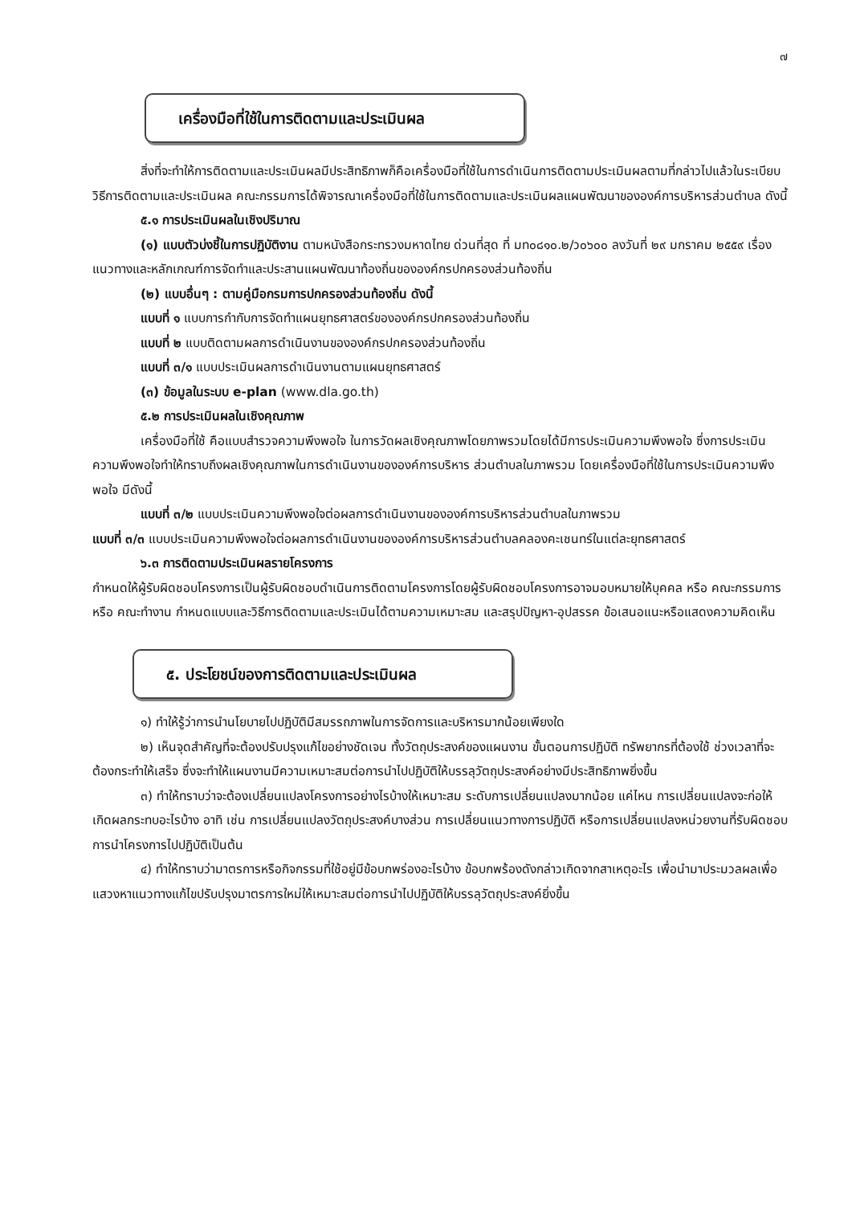๗
เครื่องมือที่ใช้ในการติดตามและประเมินผล
สิ่งที่จะทำให้การติดตามและประเมินผลมีประสิทธิภาพก็คือเครื่องมือที่ใช้ในการดำเนินการติดตามประเมินผลตามที่กล่าวไปแล้วในระเบียบวิธีการติดตามและประเมินผล คณะกรรมการได้พิจารณาเครื่องมือที่ใช้ในการติดตามและประเมินผลแผนพัฒนาขององค์การบริหารส่วนตำบล ดังนี้
๕.๑ การประเมินผลในเชิงปริมาณ
(๑) แบบตัวบ่งชี้ในการปฏิบัติงาน ตามหนังสือกระทรวงมหาดไทย ด่วนที่สุด ที่ มท๐๘๑๐.๒/ว๐๖๐๐ ลงวันที่ ๒๙ มกราคม ๒๕๕๙ เรื่อง แนวทางและหลักเกณฑ์การจัดทำและประสานแผนพัฒนาท้องถิ่นขององค์กรปกครองส่วนท้องถิ่น
(๒) แบบอื่นๆ : ตามคู่มือกรมการปกครองส่วนท้องถิ่น ดังนี้
แบบที่ ๑ แบบการกำกับการจัดทำแผนยุทธศาสตร์ขององค์กรปกครองส่วนท้องถิ่น
แบบที่ ๒ แบบติดตามผลการดำเนินงานขององค์กรปกครองส่วนท้องถิ่น
แบบที่ ๓/๑ แบบประเมินผลการดำเนินงานตามแผนยุทธศาสตร์
(๓) ข้อมูลในระบบ e-plan (www.dla.go.th)
๕.๒ การประเมินผลในเชิงคุณภาพ
เครื่องมือที่ใช้ คือแบบสำรวจความพึงพอใจ ในการวัดผลเชิงคุณภาพโดยภาพรวมโดยได้มีการประเมินความพึงพอใจ ซึ่งการประเมินความพึงพอใจทำให้ทราบถึงผลเชิงคุณภาพในการดำเนินงานขององค์การบริหาร ส่วนตำบลในภาพรวม โดยเครื่องมือที่ใช้ในการประเมินความพึงพอใจ มีดังนี้
แบบที่ ๓/๒ แบบประเมินความพึงพอใจต่อผลการดำเนินงานขององค์การบริหารส่วนตำบลในภาพรวม
แบบที่ ๓/๓ แบบประเมินความพึงพอใจต่อผลการดำเนินงานขององค์การบริหารส่วนตำบลคลองคะเชนทร์ในแต่ละยุทธศาสตร์
๖.๓ การติดตามประเมินผลรายโครงการ
กำหนดให้ผู้รับผิดชอบโครงการเป็นผู้รับผิดชอบดำเนินการติดตามโครงการโดยผู้รับผิดชอบโครงการอาจมอบหมายให้บุคคล หรือ คณะกรรมการ หรือ คณะทำงาน กำหนดแบบและวิธีการติดตามและประเมินได้ตามความเหมาะสม และสรุปปัญหา-อุปสรรค ข้อเสนอแนะหรือแสดงความคิดเห็น
๕. ประโยชน์ของการติดตามและประเมินผล
๑) ทำให้รู้ว่าการนำนโยบายไปปฏิบัติมีสมรรถภาพในการจัดการและบริหารมากน้อยเพียงใด
๒) เห็นจุดสำคัญที่จะต้องปรับปรุงแก้ไขอย่างชัดเจน ทั้งวัตถุประสงค์ของแผนงาน ขั้นตอนการปฏิบัติ ทรัพยากรที่ต้องใช้ ช่วงเวลาที่จะต้องกระทำให้เสร็จ ซึ่งจะทำให้แผนงานมีความเหมาะสมต่อการนำไปปฏิบัติให้บรรลุวัตถุประสงค์อย่างมีประสิทธิภาพยิ่งขึ้น
๓) ทำให้ทราบว่าจะต้องเปลี่ยนแปลงโครงการอย่างไรบ้างให้เหมาะสม ระดับการเปลี่ยนแปลงมากน้อย แค่ไหน การเปลี่ยนแปลงจะก่อให้เกิดผลกระทบอะไรบ้าง อาทิ เช่น การเปลี่ยนแปลงวัตถุประสงค์บางส่วน การเปลี่ยนแนวทางการปฏิบัติ หรือการเปลี่ยนแปลงหน่วยงานที่รับผิดชอบการนำโครงการไปปฏิบัติเป็นต้น
๔) ทำให้ทราบว่ามาตรการหรือกิจกรรมที่ใช้อยู่มีข้อบกพร่องอะไรบ้าง ข้อบกพร้องดังกล่าวเกิดจากสาเหตุอะไร เพื่อนำมาประมวลผลเพื่อแสวงหาแนวทางแก้ไขปรับปรุงมาตรการใหม่ให้เหมาะสมต่อการนำไปปฏิบัติให้บรรลุวัตถุประสงค์ยิ่งขึ้น